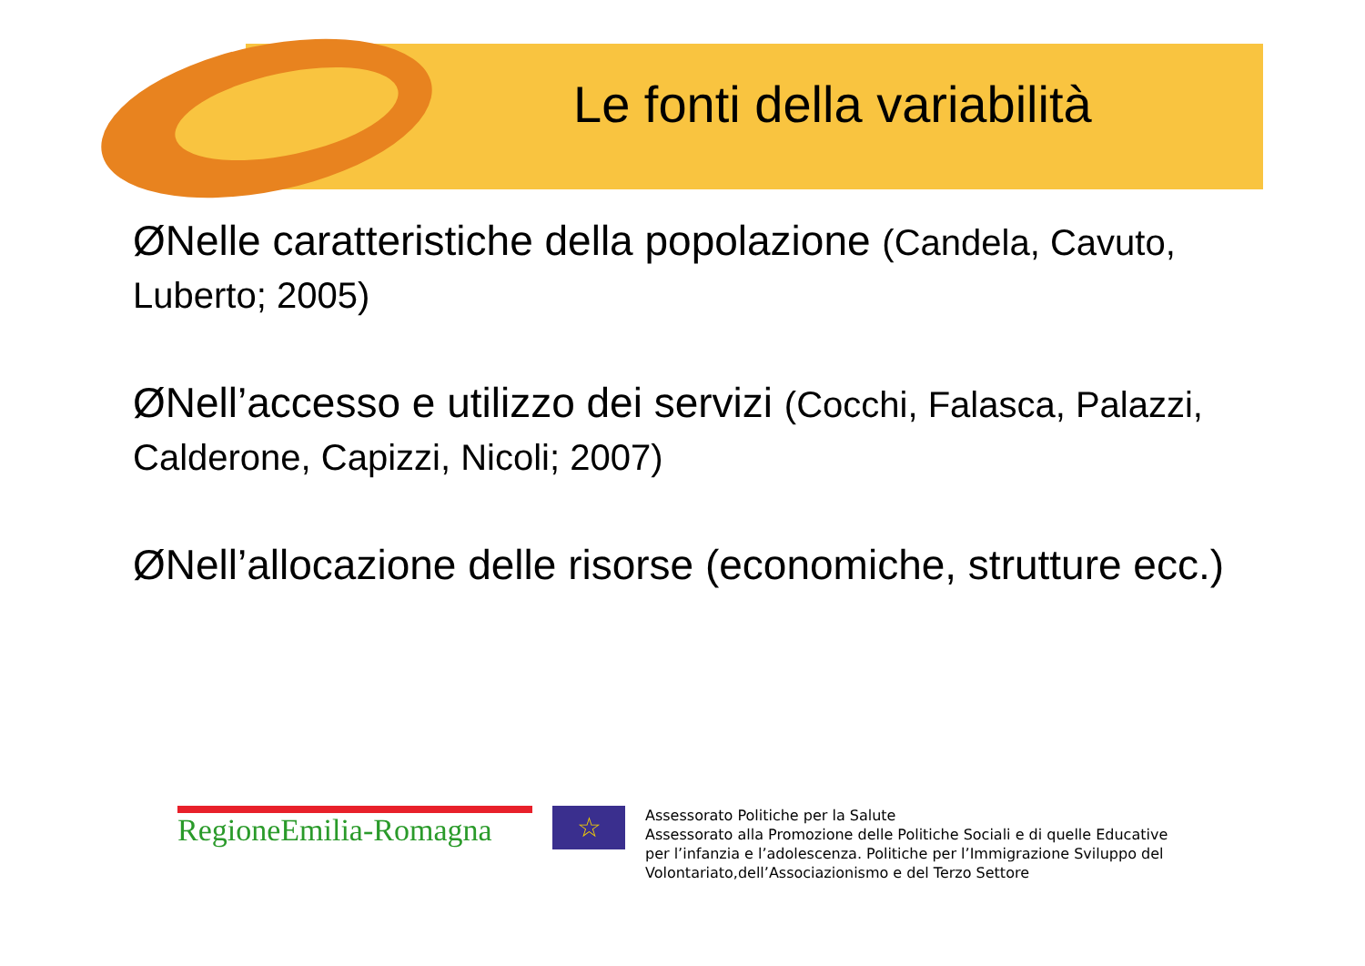Le fonti della variabilità
ØNelle caratteristiche della popolazione (Candela, Cavuto, Luberto; 2005)
ØNell’accesso e utilizzo dei servizi (Cocchi, Falasca, Palazzi, Calderone, Capizzi, Nicoli; 2007)
ØNell’allocazione delle risorse (economiche, strutture ecc.)
RegioneEmilia-Romagna
☆
Assessorato Politiche per la Salute
Assessorato alla Promozione delle Politiche Sociali e di quelle Educative
per l’infanzia e l’adolescenza. Politiche per l’Immigrazione Sviluppo del
Volontariato,dell’Associazionismo e del Terzo Settore